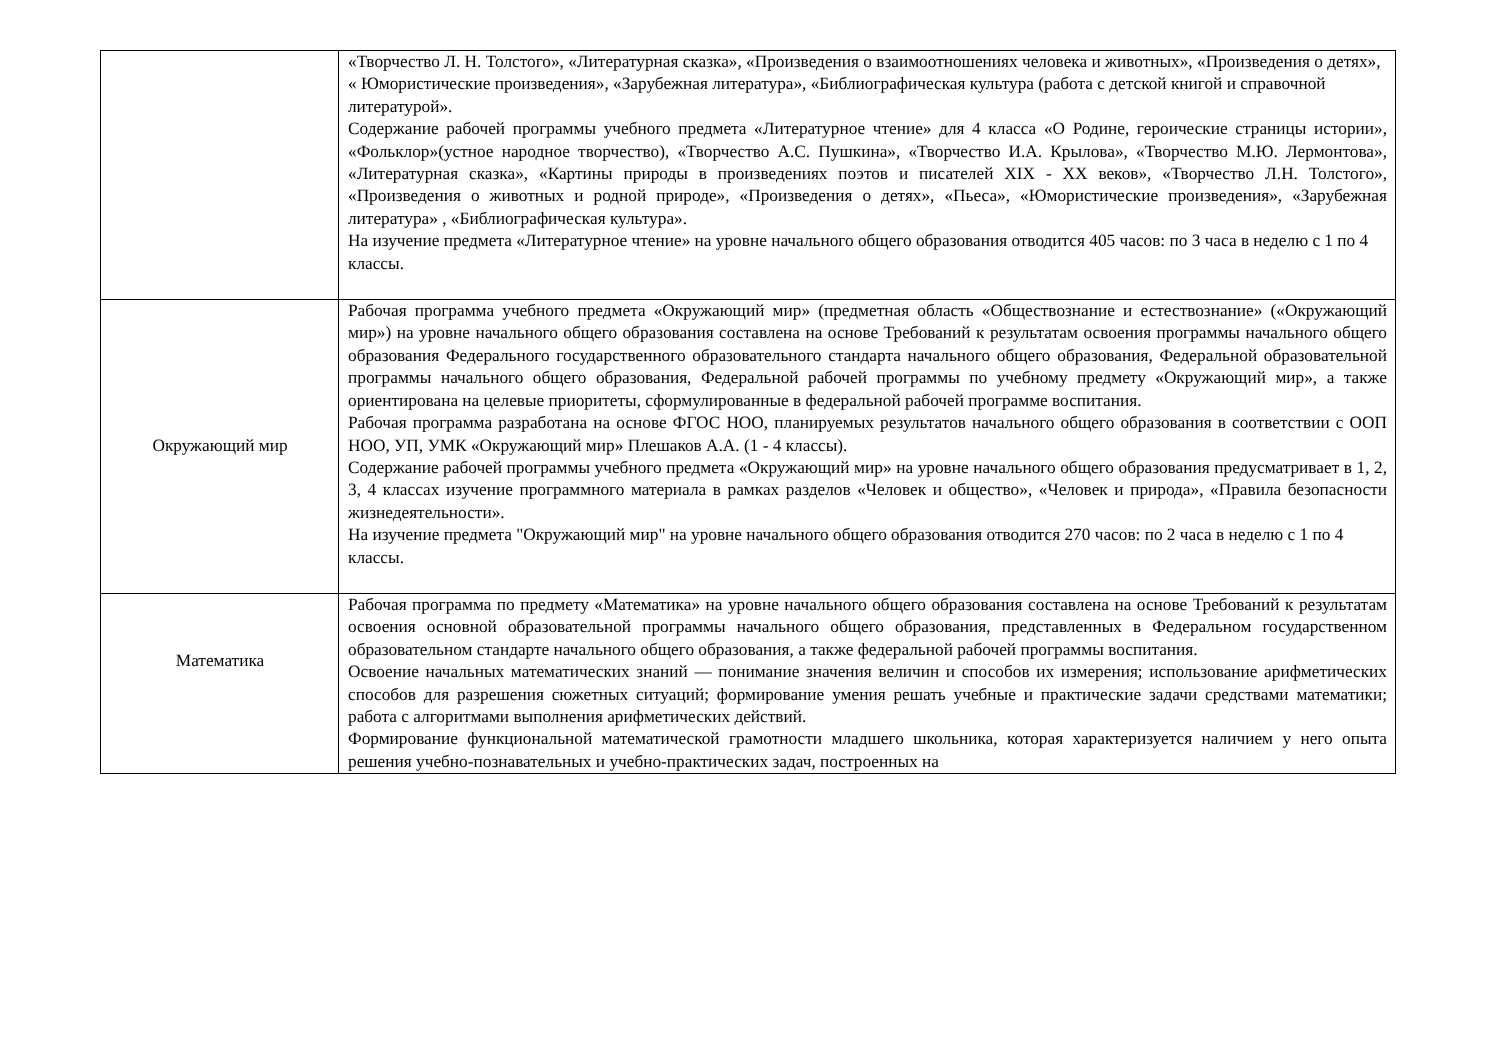| | «Творчество Л. Н. Толстого», «Литературная сказка», «Произведения о взаимоотношениях человека и животных», «Произведения о детях», « Юмористические произведения», «Зарубежная литература», «Библиографическая культура (работа с детской книгой и справочной литературой». Содержание рабочей программы учебного предмета «Литературное чтение» для 4 класса «О Родине, героические страницы истории», «Фольклор»(устное народное творчество), «Творчество А.С. Пушкина», «Творчество И.А. Крылова», «Творчество М.Ю. Лермонтова», «Литературная сказка», «Картины природы в произведениях поэтов и писателей XIX - XX веков», «Творчество Л.Н. Толстого», «Произведения о животных и родной природе», «Произведения о детях», «Пьеса», «Юмористические произведения», «Зарубежная литература» , «Библиографическая культура». На изучение предмета «Литературное чтение» на уровне начального общего образования отводится 405 часов: по 3 часа в неделю с 1 по 4 классы. |
| Окружающий мир | Рабочая программа учебного предмета «Окружающий мир» (предметная область «Обществознание и естествознание» («Окружающий мир») на уровне начального общего образования составлена на основе Требований к результатам освоения программы начального общего образования Федерального государственного образовательного стандарта начального общего образования, Федеральной образовательной программы начального общего образования, Федеральной рабочей программы по учебному предмету «Окружающий мир», а также ориентирована на целевые приоритеты, сформулированные в федеральной рабочей программе воспитания. Рабочая программа разработана на основе ФГОС НОО, планируемых результатов начального общего образования в соответствии с ООП НОО, УП, УМК «Окружающий мир» Плешаков А.А. (1 - 4 классы). Содержание рабочей программы учебного предмета «Окружающий мир» на уровне начального общего образования предусматривает в 1, 2, 3, 4 классах изучение программного материала в рамках разделов «Человек и общество», «Человек и природа», «Правила безопасности жизнедеятельности». На изучение предмета "Окружающий мир" на уровне начального общего образования отводится 270 часов: по 2 часа в неделю с 1 по 4 классы. |
| Математика | Рабочая программа по предмету «Математика» на уровне начального общего образования составлена на основе Требований к результатам освоения основной образовательной программы начального общего образования, представленных в Федеральном государственном образовательном стандарте начального общего образования, а также федеральной рабочей программы воспитания. Освоение начальных математических знаний — понимание значения величин и способов их измерения; использование арифметических способов для разрешения сюжетных ситуаций; формирование умения решать учебные и практические задачи средствами математики; работа с алгоритмами выполнения арифметических действий. Формирование функциональной математической грамотности младшего школьника, которая характеризуется наличием у него опыта решения учебно-познавательных и учебно-практических задач, построенных на |